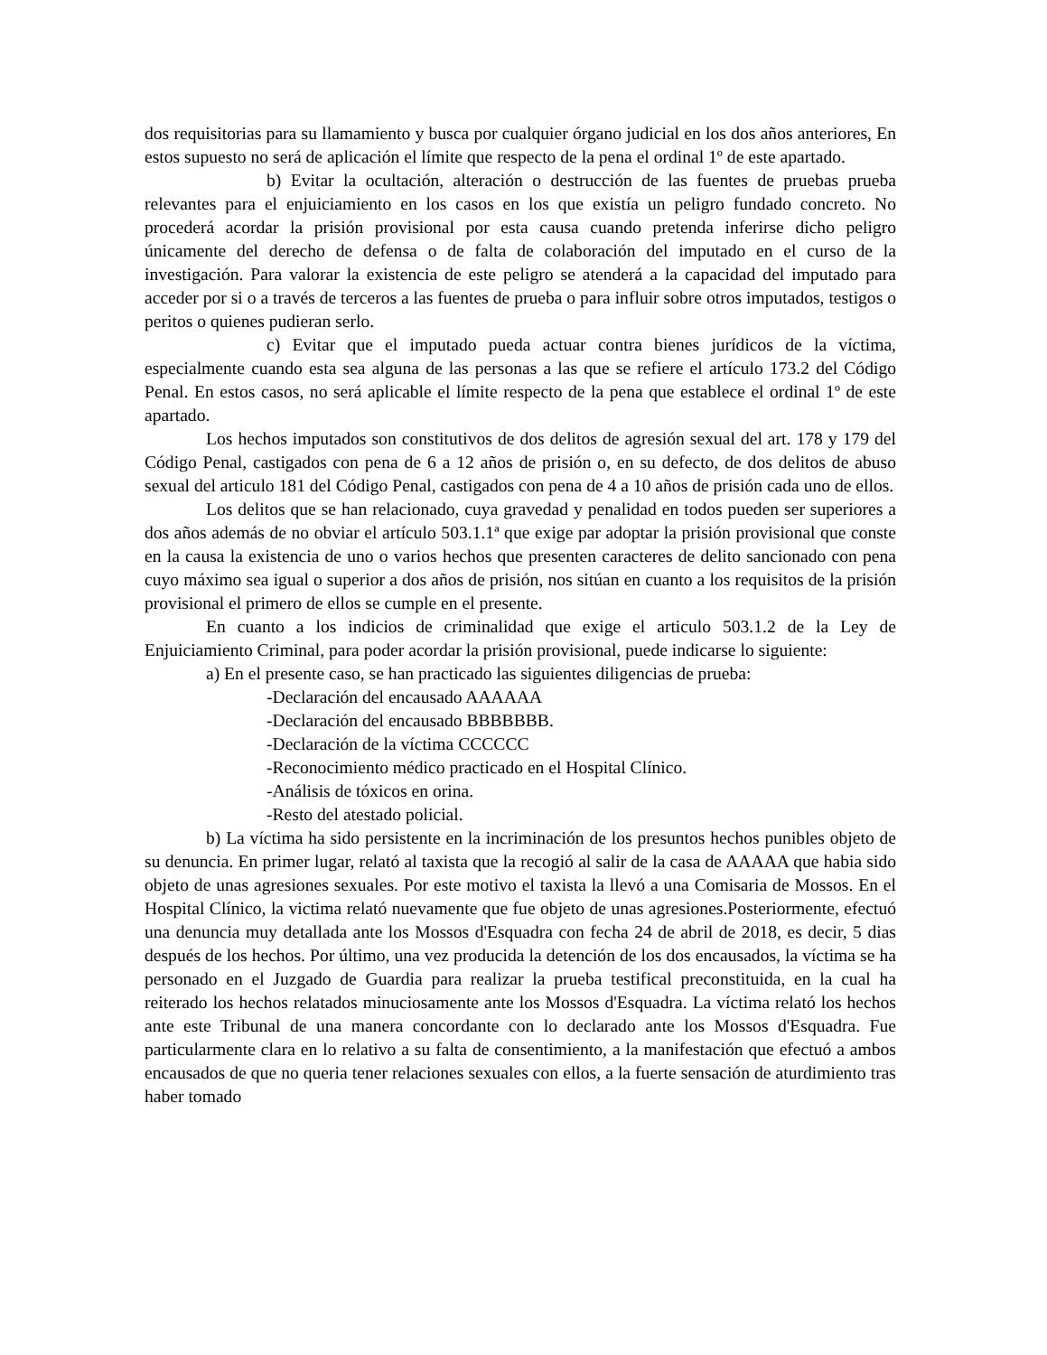dos requisitorias para su llamamiento y busca por cualquier órgano judicial en los dos años anteriores, En estos supuesto no será de aplicación el límite que respecto de la pena el ordinal 1º de este apartado.
b) Evitar la ocultación, alteración o destrucción de las fuentes de pruebas prueba relevantes para el enjuiciamiento en los casos en los que existía un peligro fundado concreto. No procederá acordar la prisión provisional por esta causa cuando pretenda inferirse dicho peligro únicamente del derecho de defensa o de falta de colaboración del imputado en el curso de la investigación. Para valorar la existencia de este peligro se atenderá a la capacidad del imputado para acceder por si o a través de terceros a las fuentes de prueba o para influir sobre otros imputados, testigos o peritos o quienes pudieran serlo.
c) Evitar que el imputado pueda actuar contra bienes jurídicos de la víctima, especialmente cuando esta sea alguna de las personas a las que se refiere el artículo 173.2 del Código Penal. En estos casos, no será aplicable el límite respecto de la pena que establece el ordinal 1º de este apartado.
Los hechos imputados son constitutivos de dos delitos de agresión sexual del art. 178 y 179 del Código Penal, castigados con pena de 6 a 12 años de prisión o, en su defecto, de dos delitos de abuso sexual del articulo 181 del Código Penal, castigados con pena de 4 a 10 años de prisión cada uno de ellos.
Los delitos que se han relacionado, cuya gravedad y penalidad en todos pueden ser superiores a dos años además de no obviar el artículo 503.1.1ª que exige par adoptar la prisión provisional que conste en la causa la existencia de uno o varios hechos que presenten caracteres de delito sancionado con pena cuyo máximo sea igual o superior a dos años de prisión, nos sitúan en cuanto a los requisitos de la prisión provisional el primero de ellos se cumple en el presente.
En cuanto a los indicios de criminalidad que exige el articulo 503.1.2 de la Ley de Enjuiciamiento Criminal, para poder acordar la prisión provisional, puede indicarse lo siguiente:
a) En el presente caso, se han practicado las siguientes diligencias de prueba:
-Declaración del encausado AAAAAA
-Declaración del encausado BBBBBBB.
-Declaración de la víctima CCCCCC
-Reconocimiento médico practicado en el Hospital Clínico.
-Análisis de tóxicos en orina.
-Resto del atestado policial.
b) La víctima ha sido persistente en la incriminación de los presuntos hechos punibles objeto de su denuncia. En primer lugar, relató al taxista que la recogió al salir de la casa de AAAAA que habia sido objeto de unas agresiones sexuales. Por este motivo el taxista la llevó a una Comisaria de Mossos. En el Hospital Clínico, la victima relató nuevamente que fue objeto de unas agresiones.Posteriormente, efectuó una denuncia muy detallada ante los Mossos d'Esquadra con fecha 24 de abril de 2018, es decir, 5 dias después de los hechos. Por último, una vez producida la detención de los dos encausados, la víctima se ha personado en el Juzgado de Guardia para realizar la prueba testifical preconstituida, en la cual ha reiterado los hechos relatados minuciosamente ante los Mossos d'Esquadra. La víctima relató los hechos ante este Tribunal de una manera concordante con lo declarado ante los Mossos d'Esquadra. Fue particularmente clara en lo relativo a su falta de consentimiento, a la manifestación que efectuó a ambos encausados de que no queria tener relaciones sexuales con ellos, a la fuerte sensación de aturdimiento tras haber tomado